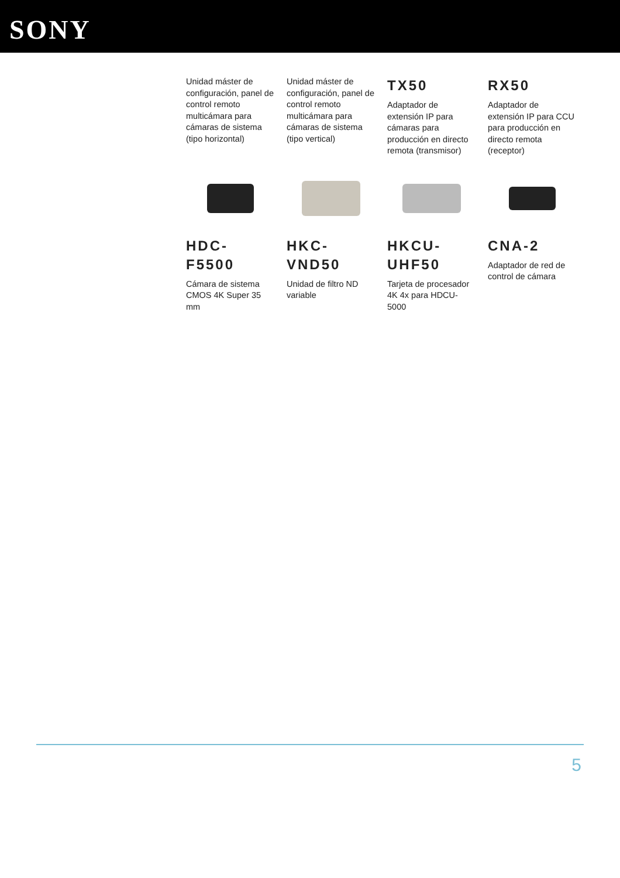SONY
Unidad máster de configuración, panel de control remoto multicámara para cámaras de sistema (tipo horizontal)
Unidad máster de configuración, panel de control remoto multicámara para cámaras de sistema (tipo vertical)
TX50
Adaptador de extensión IP para cámaras para producción en directo remota (transmisor)
RX50
Adaptador de extensión IP para CCU para producción en directo remota (receptor)
HDC-
F5500
Cámara de sistema CMOS 4K Super 35 mm
HKC-
VND50
Unidad de filtro ND variable
HKCU-
UHF50
Tarjeta de procesador 4K 4x para HDCU-5000
CNA-2
Adaptador de red de control de cámara
5